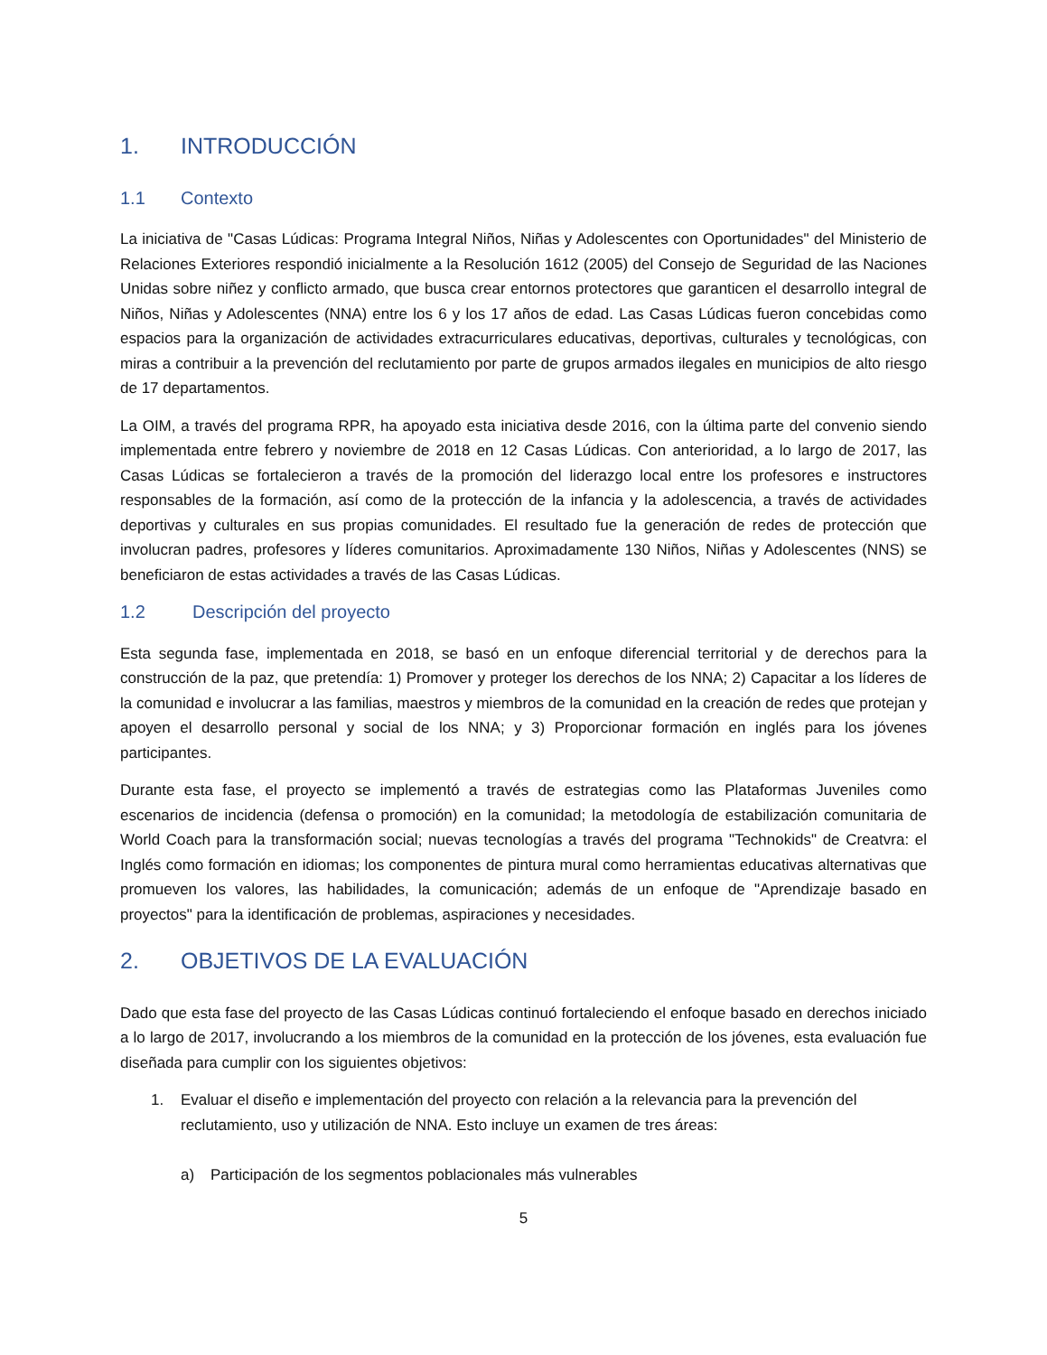1. INTRODUCCIÓN
1.1 Contexto
La iniciativa de "Casas Lúdicas: Programa Integral Niños, Niñas y Adolescentes con Oportunidades" del Ministerio de Relaciones Exteriores respondió inicialmente a la Resolución 1612 (2005) del Consejo de Seguridad de las Naciones Unidas sobre niñez y conflicto armado, que busca crear entornos protectores que garanticen el desarrollo integral de Niños, Niñas y Adolescentes (NNA) entre los 6 y los 17 años de edad. Las Casas Lúdicas fueron concebidas como espacios para la organización de actividades extracurriculares educativas, deportivas, culturales y tecnológicas, con miras a contribuir a la prevención del reclutamiento por parte de grupos armados ilegales en municipios de alto riesgo de 17 departamentos.
La OIM, a través del programa RPR, ha apoyado esta iniciativa desde 2016, con la última parte del convenio siendo implementada entre febrero y noviembre de 2018 en 12 Casas Lúdicas. Con anterioridad, a lo largo de 2017, las Casas Lúdicas se fortalecieron a través de la promoción del liderazgo local entre los profesores e instructores responsables de la formación, así como de la protección de la infancia y la adolescencia, a través de actividades deportivas y culturales en sus propias comunidades. El resultado fue la generación de redes de protección que involucran padres, profesores y líderes comunitarios. Aproximadamente 130 Niños, Niñas y Adolescentes (NNS) se beneficiaron de estas actividades a través de las Casas Lúdicas.
1.2 Descripción del proyecto
Esta segunda fase, implementada en 2018, se basó en un enfoque diferencial territorial y de derechos para la construcción de la paz, que pretendía: 1) Promover y proteger los derechos de los NNA; 2) Capacitar a los líderes de la comunidad e involucrar a las familias, maestros y miembros de la comunidad en la creación de redes que protejan y apoyen el desarrollo personal y social de los NNA; y 3) Proporcionar formación en inglés para los jóvenes participantes.
Durante esta fase, el proyecto se implementó a través de estrategias como las Plataformas Juveniles como escenarios de incidencia (defensa o promoción) en la comunidad; la metodología de estabilización comunitaria de World Coach para la transformación social; nuevas tecnologías a través del programa "Technokids" de Creatvra: el Inglés como formación en idiomas; los componentes de pintura mural como herramientas educativas alternativas que promueven los valores, las habilidades, la comunicación; además de un enfoque de "Aprendizaje basado en proyectos" para la identificación de problemas, aspiraciones y necesidades.
2. OBJETIVOS DE LA EVALUACIÓN
Dado que esta fase del proyecto de las Casas Lúdicas continuó fortaleciendo el enfoque basado en derechos iniciado a lo largo de 2017, involucrando a los miembros de la comunidad en la protección de los jóvenes, esta evaluación fue diseñada para cumplir con los siguientes objetivos:
1. Evaluar el diseño e implementación del proyecto con relación a la relevancia para la prevención del reclutamiento, uso y utilización de NNA. Esto incluye un examen de tres áreas:
a) Participación de los segmentos poblacionales más vulnerables
5